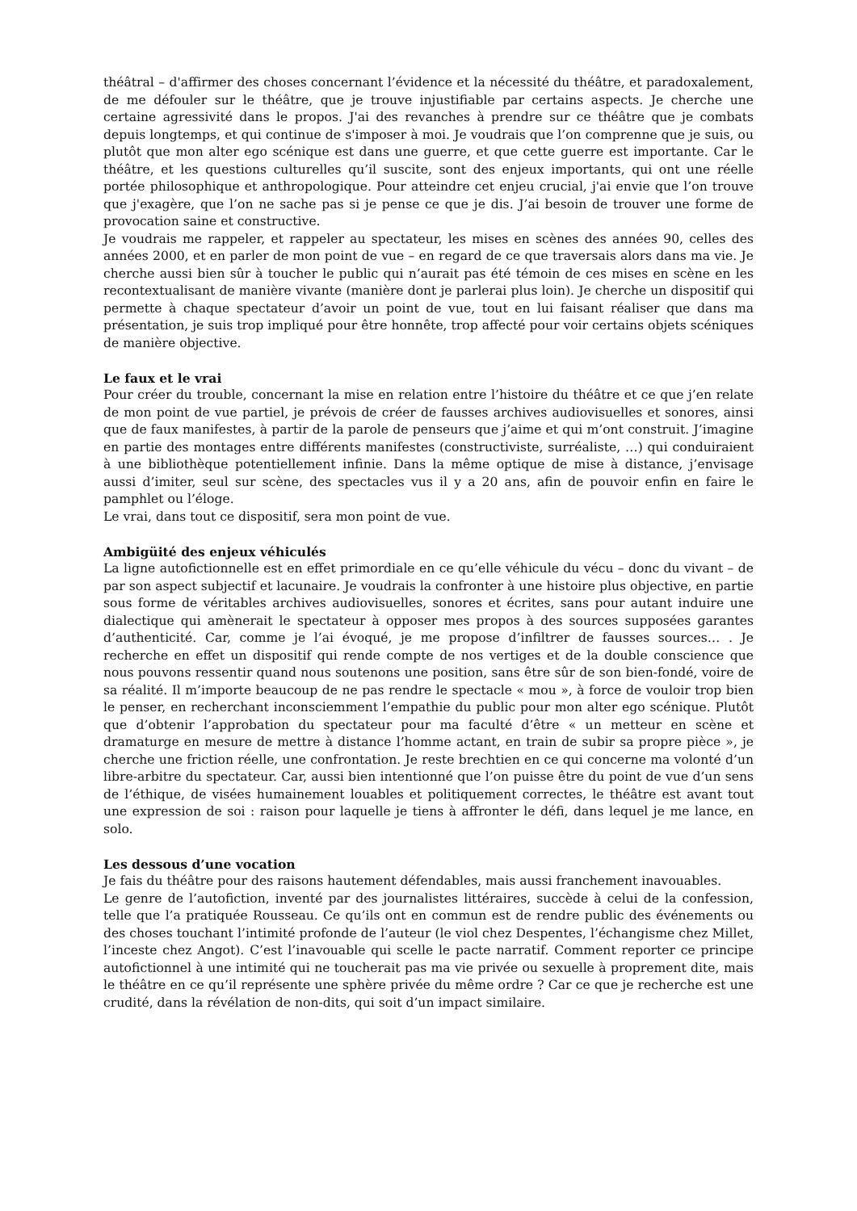théâtral – d'affirmer des choses concernant l’évidence et la nécessité du théâtre, et paradoxalement, de me défouler sur le théâtre, que je trouve injustifiable par certains aspects. Je cherche une certaine agressivité dans le propos. J'ai des revanches à prendre sur ce théâtre que je combats depuis longtemps, et qui continue de s'imposer à moi. Je voudrais que l’on comprenne que je suis, ou plutôt que mon alter ego scénique est dans une guerre, et que cette guerre est importante. Car le théâtre, et les questions culturelles qu’il suscite, sont des enjeux importants, qui ont une réelle portée philosophique et anthropologique. Pour atteindre cet enjeu crucial, j'ai envie que l’on trouve que j'exagère, que l’on ne sache pas si je pense ce que je dis. J’ai besoin de trouver une forme de provocation saine et constructive.
Je voudrais me rappeler, et rappeler au spectateur, les mises en scènes des années 90, celles des années 2000, et en parler de mon point de vue – en regard de ce que traversais alors dans ma vie. Je cherche aussi bien sûr à toucher le public qui n’aurait pas été témoin de ces mises en scène en les recontextualisant de manière vivante (manière dont je parlerai plus loin). Je cherche un dispositif qui permette à chaque spectateur d’avoir un point de vue, tout en lui faisant réaliser que dans ma présentation, je suis trop impliqué pour être honnête, trop affecté pour voir certains objets scéniques de manière objective.
Le faux et le vrai
Pour créer du trouble, concernant la mise en relation entre l’histoire du théâtre et ce que j’en relate de mon point de vue partiel, je prévois de créer de fausses archives audiovisuelles et sonores, ainsi que de faux manifestes, à partir de la parole de penseurs que j’aime et qui m’ont construit. J’imagine en partie des montages entre différents manifestes (constructiviste, surréaliste, …) qui conduiraient à une bibliothèque potentiellement infinie. Dans la même optique de mise à distance, j’envisage aussi d’imiter, seul sur scène, des spectacles vus il y a 20 ans, afin de pouvoir enfin en faire le pamphlet ou l’éloge.
Le vrai, dans tout ce dispositif, sera mon point de vue.
Ambigüité des enjeux véhiculés
La ligne autofictionnelle est en effet primordiale en ce qu’elle véhicule du vécu – donc du vivant – de par son aspect subjectif et lacunaire. Je voudrais la confronter à une histoire plus objective, en partie sous forme de véritables archives audiovisuelles, sonores et écrites, sans pour autant induire une dialectique qui amènerait le spectateur à opposer mes propos à des sources supposées garantes d’authenticité. Car, comme je l’ai évoqué, je me propose d’infiltrer de fausses sources… . Je recherche en effet un dispositif qui rende compte de nos vertiges et de la double conscience que nous pouvons ressentir quand nous soutenons une position, sans être sûr de son bien-fondé, voire de sa réalité. Il m’importe beaucoup de ne pas rendre le spectacle « mou », à force de vouloir trop bien le penser, en recherchant inconsciemment l’empathie du public pour mon alter ego scénique. Plutôt que d’obtenir l’approbation du spectateur pour ma faculté d’être « un metteur en scène et dramaturge en mesure de mettre à distance l’homme actant, en train de subir sa propre pièce », je cherche une friction réelle, une confrontation. Je reste brechtien en ce qui concerne ma volonté d’un libre-arbitre du spectateur. Car, aussi bien intentionné que l’on puisse être du point de vue d’un sens de l’éthique, de visées humainement louables et politiquement correctes, le théâtre est avant tout une expression de soi : raison pour laquelle je tiens à affronter le défi, dans lequel je me lance, en solo.
Les dessous d’une vocation
Je fais du théâtre pour des raisons hautement défendables, mais aussi franchement inavouables.
Le genre de l’autofiction, inventé par des journalistes littéraires, succède à celui de la confession, telle que l’a pratiquée Rousseau. Ce qu’ils ont en commun est de rendre public des événements ou des choses touchant l’intimité profonde de l’auteur (le viol chez Despentes, l’échangisme chez Millet, l’inceste chez Angot). C’est l’inavouable qui scelle le pacte narratif. Comment reporter ce principe autofictionnel à une intimité qui ne toucherait pas ma vie privée ou sexuelle à proprement dite, mais le théâtre en ce qu’il représente une sphère privée du même ordre ? Car ce que je recherche est une crudité, dans la révélation de non-dits, qui soit d’un impact similaire.